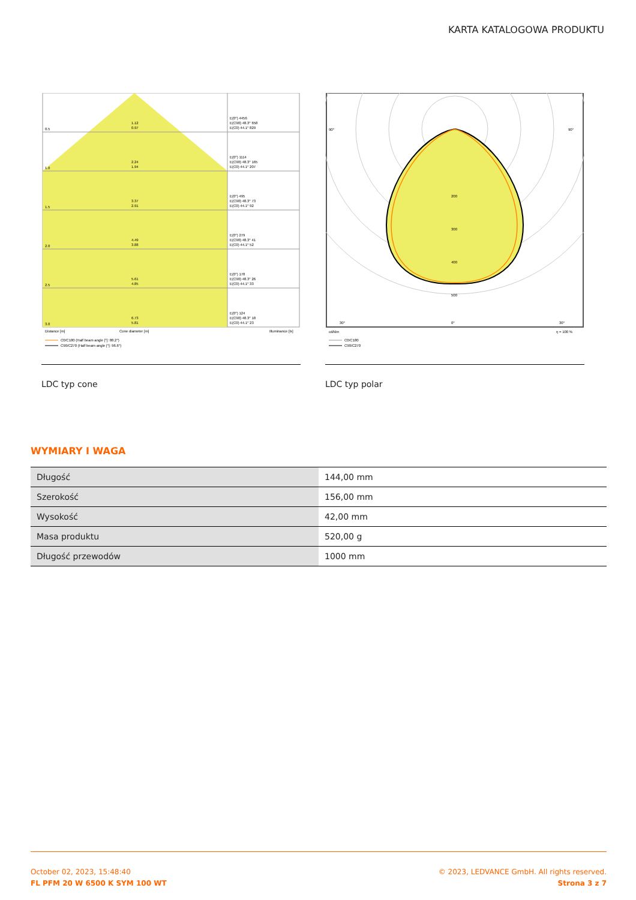KARTA KATALOGOWA PRODUKTU
0.5
1.12
0.97
1.0
2.24
1.94
1.5
3.37
2.91
2.0
4.49
3.88
2.5
5.61
4.85
3.0
6.73
5.81
E(0°) 4456
E(C90) 48.3° 658
E(C0) 44.1° 829
E(0°) 1114
E(C90) 48.3° 165
E(C0) 44.1° 207
E(0°) 495
E(C90) 48.3° 73
E(C0) 44.1° 92
E(0°) 279
E(C90) 48.3° 41
E(C0) 44.1° 52
E(0°) 178
E(C90) 48.3° 26
E(C0) 44.1° 33
E(0°) 124
E(C90) 48.3° 18
E(C0) 44.1° 23
Distance [m]
Cone diameter [m]
Illuminance [lx]
C0/C180 (Half beam angle [°]: 88.2°)
C90/C270 (Half beam angle [°]: 96.6°)
LDC typ cone
90°
90°
200
300
400
500
0°
30°
30°
cd/klm
η = 100 %
C0/C180
C90/C270
LDC typ polar
WYMIARY I WAGA
| Długość | 144,00 mm |
| Szerokość | 156,00 mm |
| Wysokość | 42,00 mm |
| Masa produktu | 520,00 g |
| Długość przewodów | 1000 mm |
October 02, 2023, 15:48:40
FL PFM 20 W 6500 K SYM 100 WT
© 2023, LEDVANCE GmbH. All rights reserved.
Strona 3 z 7